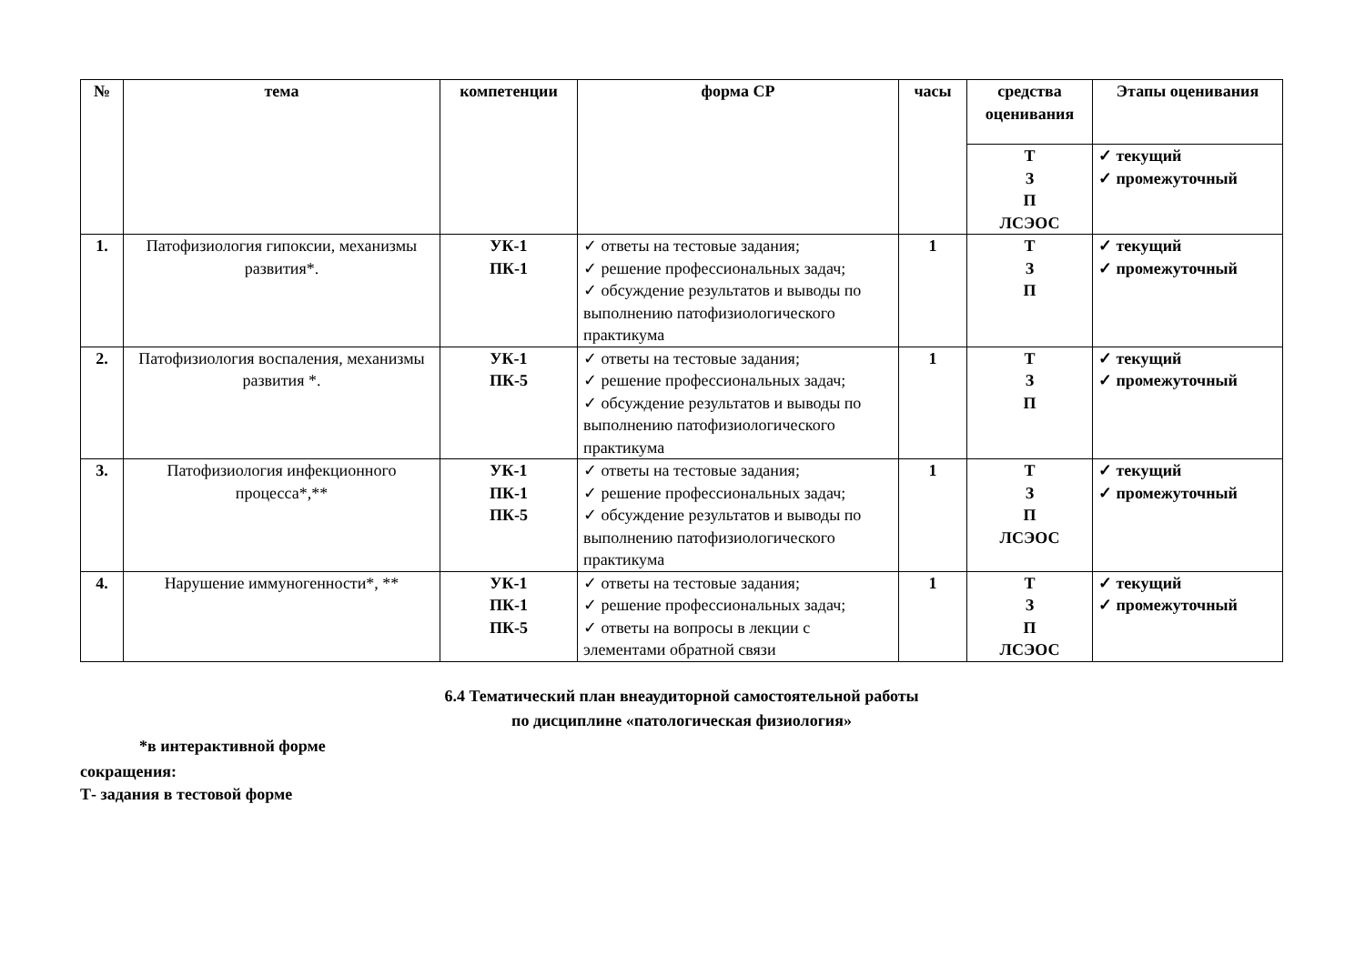| № | тема | компетенции | форма СР | часы | средства оценивания | Этапы оценивания |
| --- | --- | --- | --- | --- | --- | --- |
| | | | | | Т З П ЛСЭОС | ✓ текущий ✓ промежуточный |
| 1. | Патофизиология гипоксии, механизмы развития*. | УК-1 ПК-1 | ✓ ответы на тестовые задания; ✓ решение профессиональных задач; ✓ обсуждение результатов и выводы по выполнению патофизиологического практикума | 1 | Т З П | ✓ текущий ✓ промежуточный |
| 2. | Патофизиология воспаления, механизмы развития *. | УК-1 ПК-5 | ✓ ответы на тестовые задания; ✓ решение профессиональных задач; ✓ обсуждение результатов и выводы по выполнению патофизиологического практикума | 1 | Т З П | ✓ текущий ✓ промежуточный |
| 3. | Патофизиология инфекционного процесса*,** | УК-1 ПК-1 ПК-5 | ✓ ответы на тестовые задания; ✓ решение профессиональных задач; ✓ обсуждение результатов и выводы по выполнению патофизиологического практикума | 1 | Т З П ЛСЭОС | ✓ текущий ✓ промежуточный |
| 4. | Нарушение иммуногенности*, ** | УК-1 ПК-1 ПК-5 | ✓ ответы на тестовые задания; ✓ решение профессиональных задач; ✓ ответы на вопросы в лекции с элементами обратной связи | 1 | Т З П ЛСЭОС | ✓ текущий ✓ промежуточный |
6.4 Тематический план внеаудиторной самостоятельной работы
по дисциплине «патологическая физиология»
*в интерактивной форме
сокращения:
Т- задания в тестовой форме